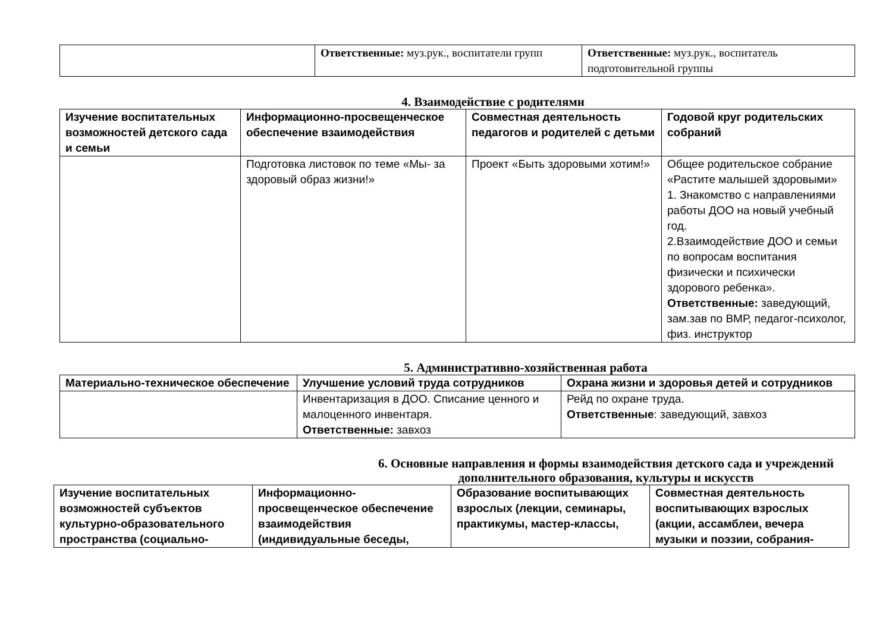| | Ответственные: муз.рук., воспитатели групп | Ответственные: муз.рук., воспитатель подготовительной группы |
4. Взаимодействие с родителями
| Изучение воспитательных возможностей детского сада и семьи | Информационно-просвещенческое обеспечение взаимодействия | Совместная деятельность педагогов и родителей с детьми | Годовой круг родительских собраний |
| --- | --- | --- | --- |
| | Подготовка листовок по теме «Мы- за здоровый образ жизни!» | Проект «Быть здоровыми хотим!» | Общее родительское собрание «Растите малышей здоровыми» 1. Знакомство с направлениями работы ДОО на новый учебный год. 2.Взаимодействие ДОО и семьи по вопросам воспитания физически и психически здорового ребенка». Ответственные: заведующий, зам.зав по ВМР, педагог-психолог, физ. инструктор |
5. Административно-хозяйственная работа
| Материально-техническое обеспечение | Улучшение условий труда сотрудников | Охрана жизни и здоровья детей и сотрудников |
| --- | --- | --- |
| | Инвентаризация в ДОО. Списание ценного и малоценного инвентаря. Ответственные: завхоз | Рейд по охране труда. Ответственные : заведующий, завхоз |
6. Основные направления и формы взаимодействия детского сада и учреждений дополнительного образования, культуры и искусств
| Изучение воспитательных возможностей субъектов культурно-образовательного пространства (социально- | Информационно-просвещенческое обеспечение взаимодействия (индивидуальные беседы, | Образование воспитывающих взрослых (лекции, семинары, практикумы, мастер-классы, | Совместная деятельность воспитывающих взрослых (акции, ассамблеи, вечера музыки и поэзии, собрания- |
| --- | --- | --- | --- |